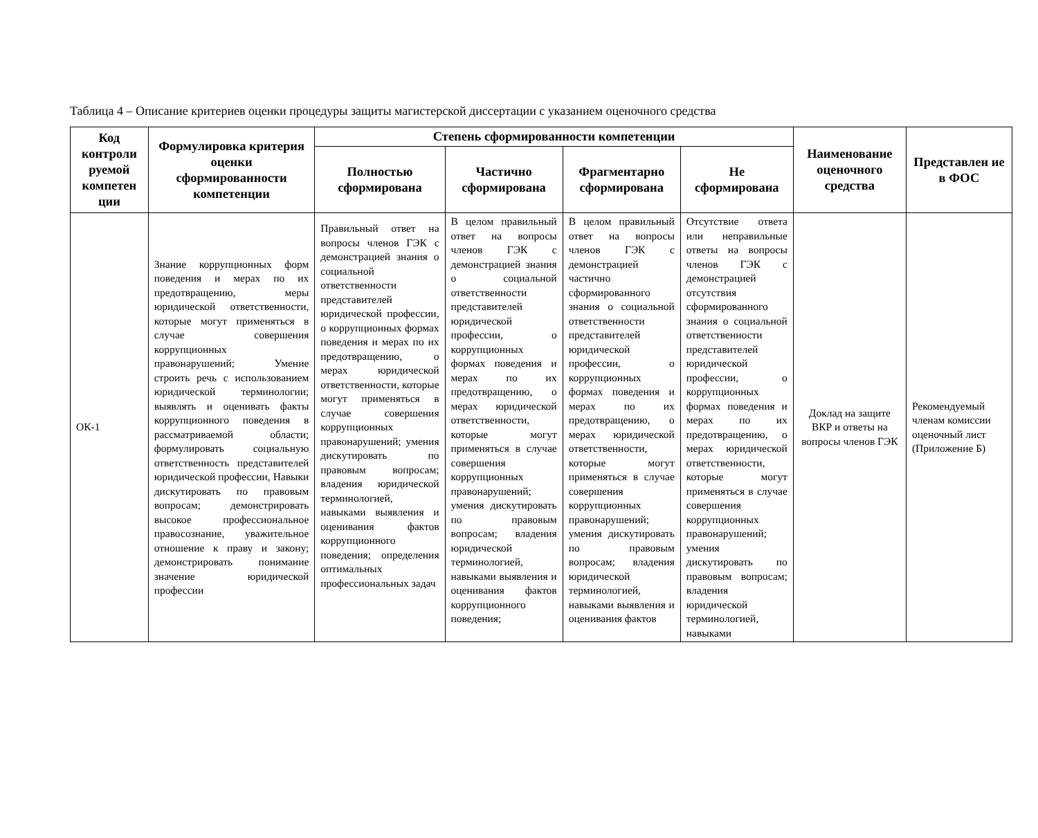Таблица 4 – Описание критериев оценки процедуры защиты магистерской диссертации с указанием оценочного средства
| Код контроли руемой компетен ции | Формулировка критерия оценки сформированности компетенции | Степень сформированности компетенции | | | | Наименование оценочного средства | Представлен ие в ФОС |
| --- | --- | --- | --- | --- | --- | --- | --- |
| | | Полностью сформирована | Частично сформирована | Фрагментарно сформирована | Не сформирована | | |
| ОК-1 | Знание коррупционных форм поведения и мерах по их предотвращению, меры юридической ответственности, которые могут применяться в случае совершения коррупционных правонарушений; Умение строить речь с использованием юридической терминологии; выявлять и оценивать факты коррупционного поведения в рассматриваемой области; формулировать социальную ответственность представителей юридической профессии, Навыки дискутировать по правовым вопросам; демонстрировать высокое профессиональное правосознание, уважительное отношение к праву и закону; демонстрировать понимание значение юридической профессии | Правильный ответ на вопросы членов ГЭК с демонстрацией знания о социальной ответственности представителей юридической профессии, о коррупционных формах поведения и мерах по их предотвращению, о мерах юридической ответственности, которые могут применяться в случае совершения коррупционных правонарушений; умения дискутировать по правовым вопросам; владения юридической терминологией, навыками выявления и оценивания фактов коррупционного поведения; определения оптимальных профессиональных задач | В целом правильный ответ на вопросы членов ГЭК с демонстрацией знания о социальной ответственности представителей юридической профессии, о коррупционных формах поведения и мерах по их предотвращению, о мерах юридической ответственности, которые могут применяться в случае совершения коррупционных правонарушений; умения дискутировать по правовым вопросам; владения юридической терминологией, навыками выявления и оценивания фактов коррупционного поведения; | В целом правильный ответ на вопросы членов ГЭК с демонстрацией частично сформированного знания о социальной ответственности представителей юридической профессии, о коррупционных формах поведения и мерах по их предотвращению, о мерах юридической ответственности, которые могут применяться в случае совершения коррупционных правонарушений; умения дискутировать по правовым вопросам; владения юридической терминологией, навыками выявления и оценивания фактов | Отсутствие ответа или неправильные ответы на вопросы членов ГЭК с демонстрацией отсутствия сформированного знания о социальной ответственности представителей юридической профессии, о коррупционных формах поведения и мерах по их предотвращению, о мерах юридической ответственности, которые могут применяться в случае совершения коррупционных правонарушений; умения дискутировать по правовым вопросам; владения юридической терминологией, навыками | Доклад на защите ВКР и ответы на вопросы членов ГЭК | Рекомендуемый членам комиссии оценочный лист (Приложение Б) |